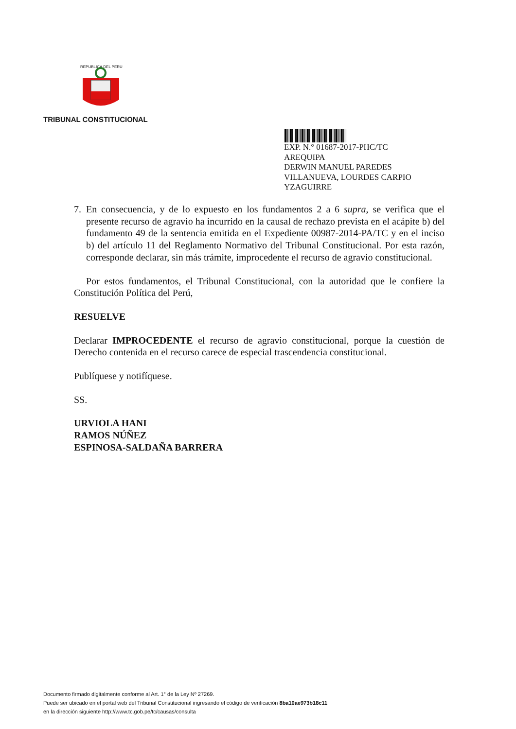REPUBLICA DEL PERU
TRIBUNAL CONSTITUCIONAL
EXP. N.° 01687-2017-PHC/TC
AREQUIPA
DERWIN MANUEL PAREDES
VILLANUEVA, LOURDES CARPIO
YZAGUIRRE
7. En consecuencia, y de lo expuesto en los fundamentos 2 a 6 supra, se verifica que el presente recurso de agravio ha incurrido en la causal de rechazo prevista en el acápite b) del fundamento 49 de la sentencia emitida en el Expediente 00987-2014-PA/TC y en el inciso b) del artículo 11 del Reglamento Normativo del Tribunal Constitucional. Por esta razón, corresponde declarar, sin más trámite, improcedente el recurso de agravio constitucional.
Por estos fundamentos, el Tribunal Constitucional, con la autoridad que le confiere la Constitución Política del Perú,
RESUELVE
Declarar IMPROCEDENTE el recurso de agravio constitucional, porque la cuestión de Derecho contenida en el recurso carece de especial trascendencia constitucional.
Publíquese y notifíquese.
SS.
URVIOLA HANI
RAMOS NÚÑEZ
ESPINOSA-SALDAÑA BARRERA
Documento firmado digitalmente conforme al Art. 1° de la Ley Nº 27269.
Puede ser ubicado en el portal web del Tribunal Constitucional ingresando el código de verificación 8ba10ae973b18c11
en la dirección siguiente http://www.tc.gob.pe/tc/causas/consulta